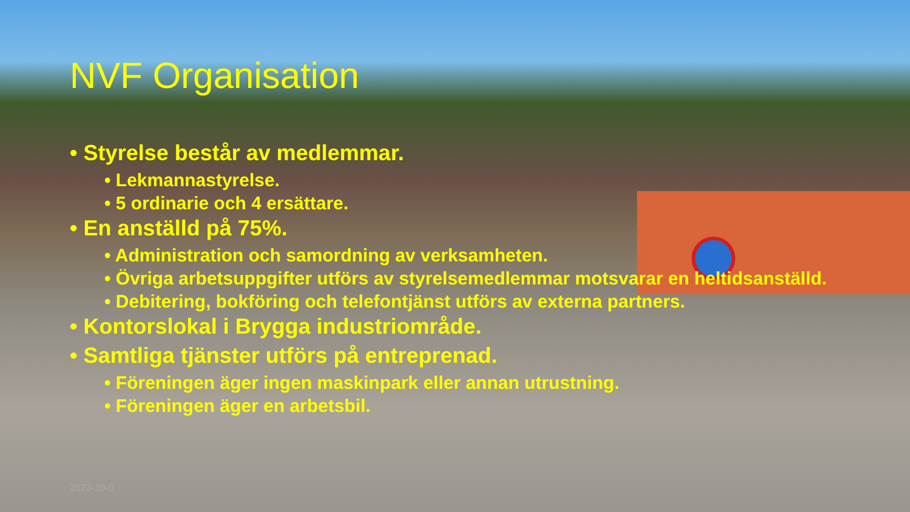NVF Organisation
• Styrelse består av medlemmar.
• Lekmannastyrelse.
• 5 ordinarie och 4 ersättare.
• En anställd på 75%.
• Administration och samordning av verksamheten.
• Övriga arbetsuppgifter utförs av styrelsemedlemmar motsvarar en heltidsanställd.
• Debitering, bokföring och telefontjänst utförs av externa partners.
• Kontorslokal i Brygga industriområde.
• Samtliga tjänster utförs på entreprenad.
• Föreningen äger ingen maskinpark eller annan utrustning.
• Föreningen äger en arbetsbil.
2023-10-0